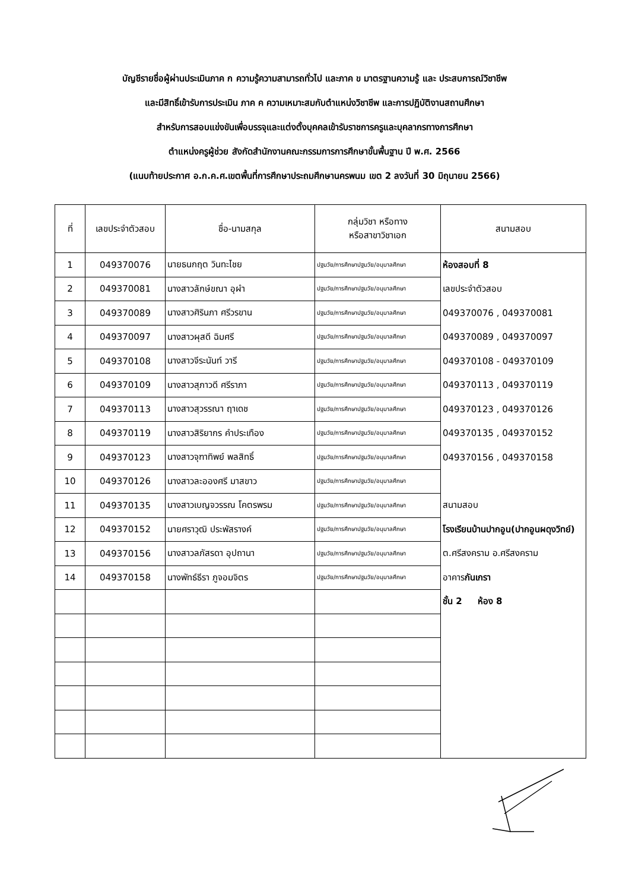บัญชีรายชื่อผู้ผ่านประเมินภาค ก ความรู้ความสามารถทั่วไป และภาค ข มาตรฐานความรู้ และ ประสบการณ์วิชาชีพ
และมีสิทธิ์เข้ารับการประเมิน ภาค ค ความเหมาะสมกับตำแหน่งวิชาชีพ และการปฏิบัติงานสถานศึกษา
สำหรับการสอบแข่งขันเพื่อบรรจุและแต่งตั้งบุคคลเข้ารับราชการครูและบุคลากรทางการศึกษา
ตำแหน่งครูผู้ช่วย สังกัดสำนักงานคณะกรรมการการศึกษาขั้นพื้นฐาน ปี พ.ศ. 2566
(แนบท้ายประกาศ อ.ก.ค.ศ.เขตพื้นที่การศึกษาประถมศึกษานครพนม เขต 2 ลงวันที่ 30 มิถุนายน 2566)
| ที่ | เลขประจำตัวสอบ | ชื่อ-นามสกุล | กลุ่มวิชา หรือทาง หรือสาขาวิชาเอก | สนามสอบ |
| --- | --- | --- | --- | --- |
| 1 | 049370076 | นายธนกฤต วินทะไชย | ปฐมวัย/การศึกษาปฐมวัย/อนุบาลศึกษา | ห้องสอบที่ 8 |
| 2 | 049370081 | นางสาวลักษ์ขณา อุผำ | ปฐมวัย/การศึกษาปฐมวัย/อนุบาลศึกษา | เลขประจำตัวสอบ |
| 3 | 049370089 | นางสาวศิรินภา ศรีวรขาน | ปฐมวัย/การศึกษาปฐมวัย/อนุบาลศึกษา | 049370076 , 049370081 |
| 4 | 049370097 | นางสาวผุสดี ฉิมศรี | ปฐมวัย/การศึกษาปฐมวัย/อนุบาลศึกษา | 049370089 , 049370097 |
| 5 | 049370108 | นางสาวจีระนันท์ วารี | ปฐมวัย/การศึกษาปฐมวัย/อนุบาลศึกษา | 049370108 - 049370109 |
| 6 | 049370109 | นางสาวสุภาวดี ศรีราภา | ปฐมวัย/การศึกษาปฐมวัย/อนุบาลศึกษา | 049370113 , 049370119 |
| 7 | 049370113 | นางสาวสุวรรณา ฤาเดช | ปฐมวัย/การศึกษาปฐมวัย/อนุบาลศึกษา | 049370123 , 049370126 |
| 8 | 049370119 | นางสาวสิริยากร คำประเทือง | ปฐมวัย/การศึกษาปฐมวัย/อนุบาลศึกษา | 049370135 , 049370152 |
| 9 | 049370123 | นางสาวจุฑาทิพย์ พลสิทธิ์ | ปฐมวัย/การศึกษาปฐมวัย/อนุบาลศึกษา | 049370156 , 049370158 |
| 10 | 049370126 | นางสาวละอองศรี มาสขาว | ปฐมวัย/การศึกษาปฐมวัย/อนุบาลศึกษา | |
| 11 | 049370135 | นางสาวเบญจวรรณ โคตรพรม | ปฐมวัย/การศึกษาปฐมวัย/อนุบาลศึกษา | สนามสอบ |
| 12 | 049370152 | นายศราวุฒิ ประพัสรางค์ | ปฐมวัย/การศึกษาปฐมวัย/อนุบาลศึกษา | โรงเรียนบ้านปากอูน(ปากอูนผดุงวิทย์) |
| 13 | 049370156 | นางสาวลภัสรดา อุปถานา | ปฐมวัย/การศึกษาปฐมวัย/อนุบาลศึกษา | ต.ศรีสงคราม อ.ศรีสงคราม |
| 14 | 049370158 | นางพัทธ์ธีรา ภูจอมจิตร | ปฐมวัย/การศึกษาปฐมวัย/อนุบาลศึกษา | อาคาร กันเกรา |
| | | | | ชั้น 2 ห้อง 8 |